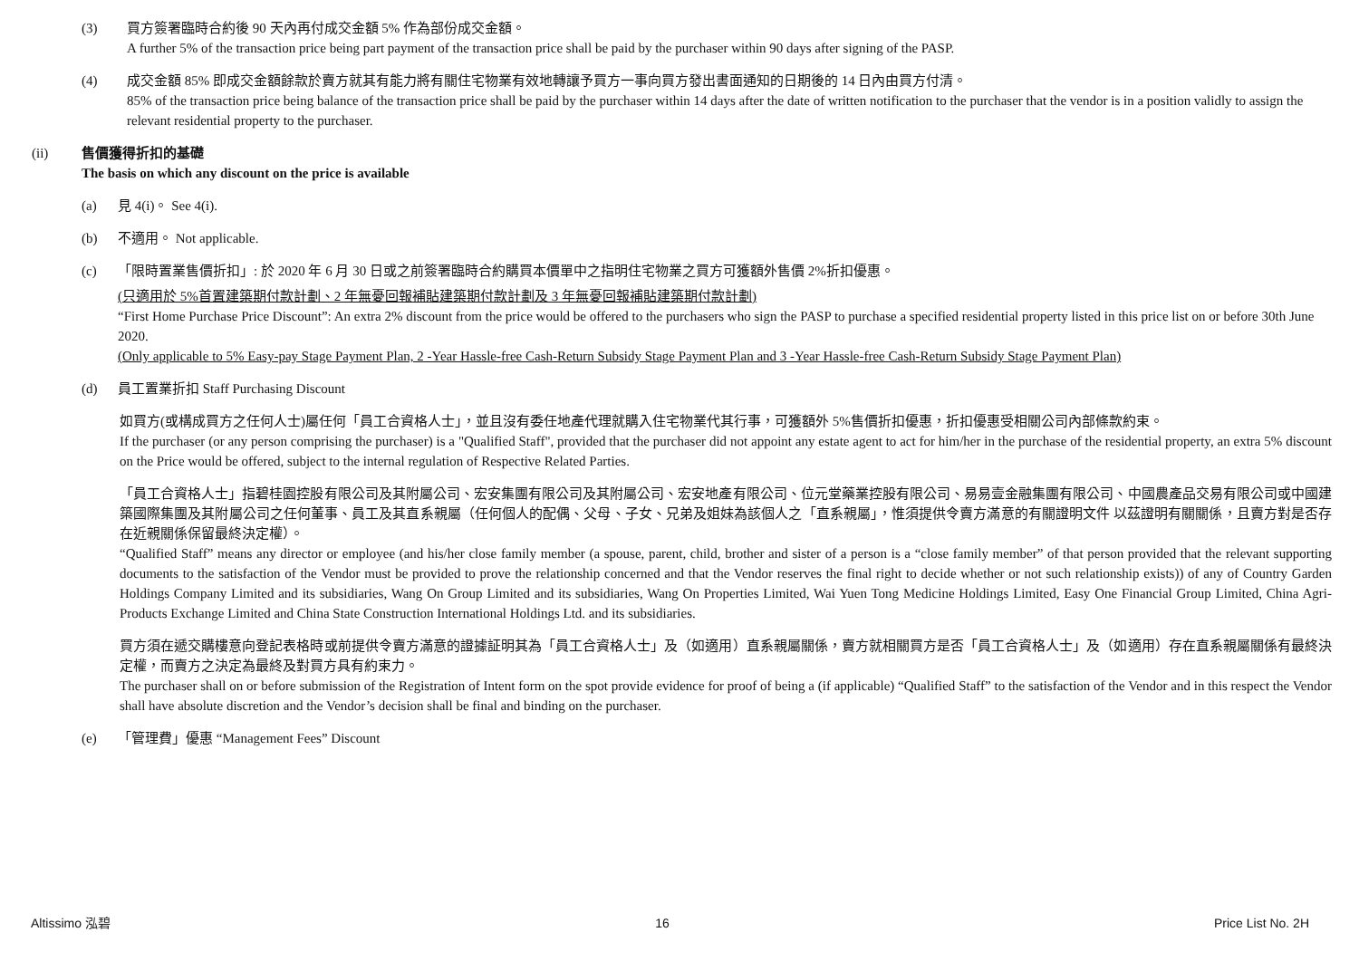(3) 買方簽署臨時合約後 90 天內再付成交金額 5% 作為部份成交金額。
A further 5% of the transaction price being part payment of the transaction price shall be paid by the purchaser within 90 days after signing of the PASP.
(4) 成交金額 85% 即成交金額餘款於賣方就其有能力將有關住宅物業有效地轉讓予買方一事向買方發出書面通知的日期後的 14 日內由買方付清。
85% of the transaction price being balance of the transaction price shall be paid by the purchaser within 14 days after the date of written notification to the purchaser that the vendor is in a position validly to assign the relevant residential property to the purchaser.
(ii) 售價獲得折扣的基礎
The basis on which any discount on the price is available
(a) 見 4(i)。 See 4(i).
(b) 不適用。 Not applicable.
(c) 「限時置業售價折扣」: 於 2020 年 6 月 30 日或之前簽署臨時合約購買本價單中之指明住宅物業之買方可獲額外售價 2%折扣優惠。
(只適用於 5%首置建築期付款計劃、2 年無憂回報補貼建築期付款計劃及 3 年無憂回報補貼建築期付款計劃)
“First Home Purchase Price Discount”: An extra 2% discount from the price would be offered to the purchasers who sign the PASP to purchase a specified residential property listed in this price list on or before 30th June 2020.
(Only applicable to 5% Easy-pay Stage Payment Plan, 2 -Year Hassle-free Cash-Return Subsidy Stage Payment Plan and 3 -Year Hassle-free Cash-Return Subsidy Stage Payment Plan)
(d) 員工置業折扣 Staff Purchasing Discount
如買方(或構成買方之任何人士)屬任何「員工合資格人士」，並且沒有委任地產代理就購入住宅物業代其行事，可獲額外 5%售價折扣優惠，折扣優惠受相關公司內部條款約束。
If the purchaser (or any person comprising the purchaser) is a "Qualified Staff", provided that the purchaser did not appoint any estate agent to act for him/her in the purchase of the residential property, an extra 5% discount on the Price would be offered, subject to the internal regulation of Respective Related Parties.
「員工合資格人士」指碧桂園控股有限公司及其附屬公司、宏安集團有限公司及其附屬公司、宏安地產有限公司、位元堂藥業控股有限公司、易易壹金融集團有限公司、中國農產品交易有限公司或中國建築國際集團及其附屬公司之任何董事、員工及其直系親屬（任何個人的配偶、父母、子女、兄弟及姐妹為該個人之「直系親屬」，惟須提供令賣方滿意的有關證明文件 以茲證明有關關係，且賣方對是否存在近親關係保留最終決定權）。
“Qualified Staff” means any director or employee (and his/her close family member (a spouse, parent, child, brother and sister of a person is a “close family member” of that person provided that the relevant supporting documents to the satisfaction of the Vendor must be provided to prove the relationship concerned and that the Vendor reserves the final right to decide whether or not such relationship exists)) of any of Country Garden Holdings Company Limited and its subsidiaries, Wang On Group Limited and its subsidiaries, Wang On Properties Limited, Wai Yuen Tong Medicine Holdings Limited, Easy One Financial Group Limited, China Agri-Products Exchange Limited and China State Construction International Holdings Ltd. and its subsidiaries.
買方須在遞交購樓意向登記表格時或前提供令賣方滿意的證據証明其為「員工合資格人士」及（如適用）直系親屬關係，賣方就相關買方是否「員工合資格人士」及（如適用）存在直系親屬關係有最終決定權，而賣方之決定為最終及對買方具有約束力。
The purchaser shall on or before submission of the Registration of Intent form on the spot provide evidence for proof of being a (if applicable) “Qualified Staff” to the satisfaction of the Vendor and in this respect the Vendor shall have absolute discretion and the Vendor’s decision shall be final and binding on the purchaser.
(e) 「管理費」優惠 “Management Fees” Discount
Altissimo 泓碧 16 Price List No. 2H